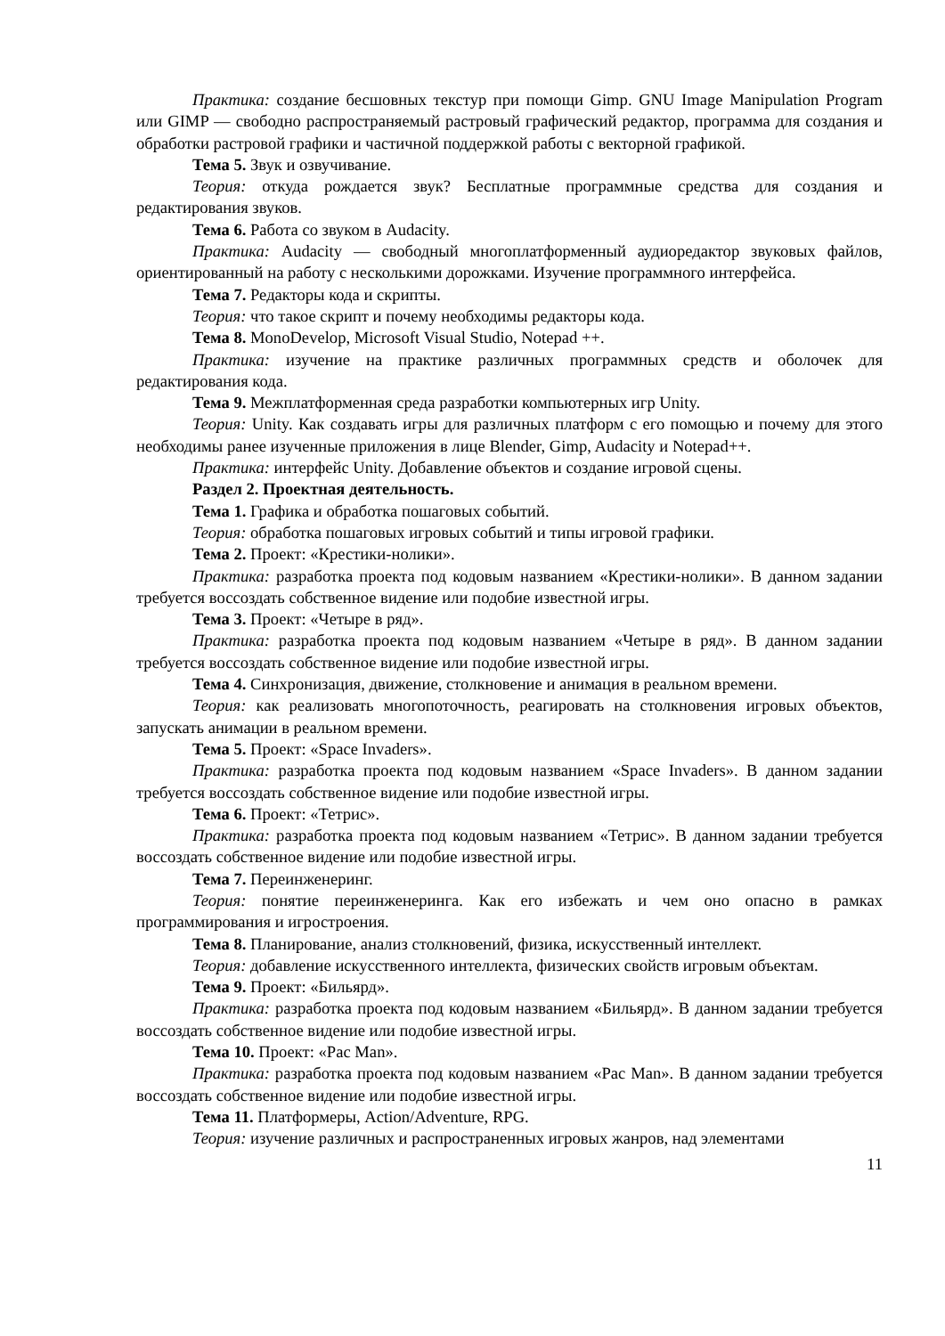Практика: создание бесшовных текстур при помощи Gimp. GNU Image Manipulation Program или GIMP — свободно распространяемый растровый графический редактор, программа для создания и обработки растровой графики и частичной поддержкой работы с векторной графикой.
Тема 5. Звук и озвучивание.
Теория: откуда рождается звук? Бесплатные программные средства для создания и редактирования звуков.
Тема 6. Работа со звуком в Audacity.
Практика: Audacity — свободный многоплатформенный аудиоредактор звуковых файлов, ориентированный на работу с несколькими дорожками. Изучение программного интерфейса.
Тема 7. Редакторы кода и скрипты.
Теория: что такое скрипт и почему необходимы редакторы кода.
Тема 8. MonoDevelop, Microsoft Visual Studio, Notepad ++.
Практика: изучение на практике различных программных средств и оболочек для редактирования кода.
Тема 9. Межплатформенная среда разработки компьютерных игр Unity.
Теория: Unity. Как создавать игры для различных платформ с его помощью и почему для этого необходимы ранее изученные приложения в лице Blender, Gimp, Audacity и Notepad++.
Практика: интерфейс Unity. Добавление объектов и создание игровой сцены.
Раздел 2. Проектная деятельность.
Тема 1. Графика и обработка пошаговых событий.
Теория: обработка пошаговых игровых событий и типы игровой графики.
Тема 2. Проект: «Крестики-нолики».
Практика: разработка проекта под кодовым названием «Крестики-нолики». В данном задании требуется воссоздать собственное видение или подобие известной игры.
Тема 3. Проект: «Четыре в ряд».
Практика: разработка проекта под кодовым названием «Четыре в ряд». В данном задании требуется воссоздать собственное видение или подобие известной игры.
Тема 4. Синхронизация, движение, столкновение и анимация в реальном времени.
Теория: как реализовать многопоточность, реагировать на столкновения игровых объектов, запускать анимации в реальном времени.
Тема 5. Проект: «Space Invaders».
Практика: разработка проекта под кодовым названием «Space Invaders». В данном задании требуется воссоздать собственное видение или подобие известной игры.
Тема 6. Проект: «Тетрис».
Практика: разработка проекта под кодовым названием «Тетрис». В данном задании требуется воссоздать собственное видение или подобие известной игры.
Тема 7. Переинженеринг.
Теория: понятие переинженеринга. Как его избежать и чем оно опасно в рамках программирования и игростроения.
Тема 8. Планирование, анализ столкновений, физика, искусственный интеллект.
Теория: добавление искусственного интеллекта, физических свойств игровым объектам.
Тема 9. Проект: «Бильярд».
Практика: разработка проекта под кодовым названием «Бильярд». В данном задании требуется воссоздать собственное видение или подобие известной игры.
Тема 10. Проект: «Pac Man».
Практика: разработка проекта под кодовым названием «Pac Man». В данном задании требуется воссоздать собственное видение или подобие известной игры.
Тема 11. Платформеры, Action/Adventure, RPG.
Теория: изучение различных и распространенных игровых жанров, над элементами
11